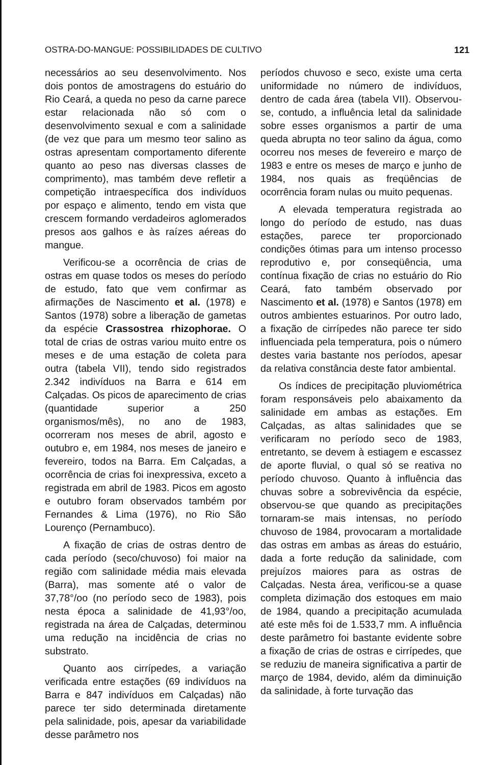OSTRA-DO-MANGUE: POSSIBILIDADES DE CULTIVO 121
necessários ao seu desenvolvimento. Nos dois pontos de amostragens do estuário do Rio Ceará, a queda no peso da carne parece estar relacionada não só com o desenvolvimento sexual e com a salinidade (de vez que para um mesmo teor salino as ostras apresentam comportamento diferente quanto ao peso nas diversas classes de comprimento), mas também deve refletir a competição intraespecífica dos indivíduos por espaço e alimento, tendo em vista que crescem formando verdadeiros aglomerados presos aos galhos e às raízes aéreas do mangue.
Verificou-se a ocorrência de crias de ostras em quase todos os meses do período de estudo, fato que vem confirmar as afirmações de Nascimento et al. (1978) e Santos (1978) sobre a liberação de gametas da espécie Crassostrea rhizophorae. O total de crias de ostras variou muito entre os meses e de uma estação de coleta para outra (tabela VII), tendo sido registrados 2.342 indivíduos na Barra e 614 em Calçadas. Os picos de aparecimento de crias (quantidade superior a 250 organismos/mês), no ano de 1983, ocorreram nos meses de abril, agosto e outubro e, em 1984, nos meses de janeiro e fevereiro, todos na Barra. Em Calçadas, a ocorrência de crias foi inexpressiva, exceto a registrada em abril de 1983. Picos em agosto e outubro foram observados também por Fernandes & Lima (1976), no Rio São Lourenço (Pernambuco).
A fixação de crias de ostras dentro de cada período (seco/chuvoso) foi maior na região com salinidade média mais elevada (Barra), mas somente até o valor de 37,78°/oo (no período seco de 1983), pois nesta época a salinidade de 41,93°/oo, registrada na área de Calçadas, determinou uma redução na incidência de crias no substrato.
Quanto aos cirrípedes, a variação verificada entre estações (69 indivíduos na Barra e 847 indivíduos em Calçadas) não parece ter sido determinada diretamente pela salinidade, pois, apesar da variabilidade desse parâmetro nos
períodos chuvoso e seco, existe uma certa uniformidade no número de indivíduos, dentro de cada área (tabela VII). Observou-se, contudo, a influência letal da salinidade sobre esses organismos a partir de uma queda abrupta no teor salino da água, como ocorreu nos meses de fevereiro e março de 1983 e entre os meses de março e junho de 1984, nos quais as freqüências de ocorrência foram nulas ou muito pequenas.
A elevada temperatura registrada ao longo do período de estudo, nas duas estações, parece ter proporcionado condições ótimas para um intenso processo reprodutivo e, por conseqüência, uma contínua fixação de crias no estuário do Rio Ceará, fato também observado por Nascimento et al. (1978) e Santos (1978) em outros ambientes estuarinos. Por outro lado, a fixação de cirrípedes não parece ter sido influenciada pela temperatura, pois o número destes varia bastante nos períodos, apesar da relativa constância deste fator ambiental.
Os índices de precipitação pluviométrica foram responsáveis pelo abaixamento da salinidade em ambas as estações. Em Calçadas, as altas salinidades que se verificaram no período seco de 1983, entretanto, se devem à estiagem e escassez de aporte fluvial, o qual só se reativa no período chuvoso. Quanto à influência das chuvas sobre a sobrevivência da espécie, observou-se que quando as precipitações tornaram-se mais intensas, no período chuvoso de 1984, provocaram a mortalidade das ostras em ambas as áreas do estuário, dada a forte redução da salinidade, com prejuízos maiores para as ostras de Calçadas. Nesta área, verificou-se a quase completa dizimação dos estoques em maio de 1984, quando a precipitação acumulada até este mês foi de 1.533,7 mm. A influência deste parâmetro foi bastante evidente sobre a fixação de crias de ostras e cirrípedes, que se reduziu de maneira significativa a partir de março de 1984, devido, além da diminuição da salinidade, à forte turvação das